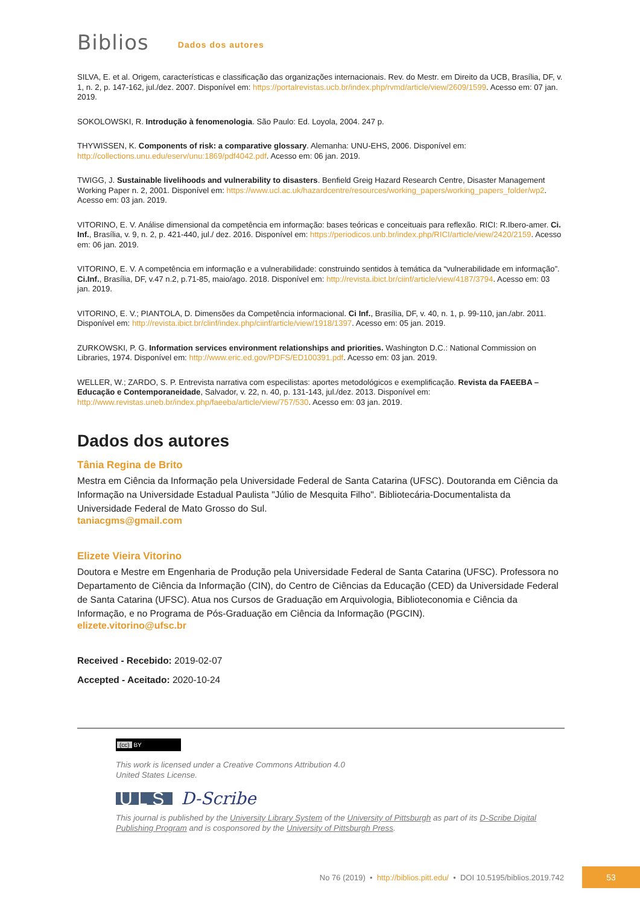Biblios
Dados dos autores
SILVA, E. et al. Origem, características e classificação das organizações internacionais. Rev. do Mestr. em Direito da UCB, Brasília, DF, v. 1, n. 2, p. 147-162, jul./dez. 2007. Disponível em: https://portalrevistas.ucb.br/index.php/rvmd/article/view/2609/1599. Acesso em: 07 jan. 2019.
SOKOLOWSKI, R. Introdução à fenomenologia. São Paulo: Ed. Loyola, 2004. 247 p.
THYWISSEN, K. Components of risk: a comparative glossary. Alemanha: UNU-EHS, 2006. Disponível em: http://collections.unu.edu/eserv/unu:1869/pdf4042.pdf. Acesso em: 06 jan. 2019.
TWIGG, J. Sustainable livelihoods and vulnerability to disasters. Benfield Greig Hazard Research Centre, Disaster Management Working Paper n. 2, 2001. Disponível em: https://www.ucl.ac.uk/hazardcentre/resources/working_papers/working_papers_folder/wp2. Acesso em: 03 jan. 2019.
VITORINO, E. V. Análise dimensional da competência em informação: bases teóricas e conceituais para reflexão. RICI: R.Ibero-amer. Ci. Inf., Brasília, v. 9, n. 2, p. 421-440, jul./ dez. 2016. Disponível em: https://periodicos.unb.br/index.php/RICI/article/view/2420/2159. Acesso em: 06 jan. 2019.
VITORINO, E. V. A competência em informação e a vulnerabilidade: construindo sentidos à temática da “vulnerabilidade em informação”. Ci.Inf., Brasília, DF, v.47 n.2, p.71-85, maio/ago. 2018. Disponível em: http://revista.ibict.br/ciinf/article/view/4187/3794. Acesso em: 03 jan. 2019.
VITORINO, E. V.; PIANTOLA, D. Dimensões da Competência informacional. Ci Inf., Brasília, DF, v. 40, n. 1, p. 99-110, jan./abr. 2011. Disponível em: http://revista.ibict.br/clinf/index.php/ciinf/article/view/1918/1397. Acesso em: 05 jan. 2019.
ZURKOWSKI, P. G. Information services environment relationships and priorities. Washington D.C.: National Commission on Libraries, 1974. Disponível em: http://www.eric.ed.gov/PDFS/ED100391.pdf. Acesso em: 03 jan. 2019.
WELLER, W.; ZARDO, S. P. Entrevista narrativa com especilistas: aportes metodológicos e exemplificação. Revista da FAEEBA – Educação e Contemporaneidade, Salvador, v. 22, n. 40, p. 131-143, jul./dez. 2013. Disponível em: http://www.revistas.uneb.br/index.php/faeeba/article/view/757/530. Acesso em: 03 jan. 2019.
Dados dos autores
Tânia Regina de Brito
Mestra em Ciência da Informação pela Universidade Federal de Santa Catarina (UFSC). Doutoranda em Ciência da Informação na Universidade Estadual Paulista "Júlio de Mesquita Filho". Bibliotecária-Documentalista da Universidade Federal de Mato Grosso do Sul.
taniacgms@gmail.com
Elizete Vieira Vitorino
Doutora e Mestre em Engenharia de Produção pela Universidade Federal de Santa Catarina (UFSC). Professora no Departamento de Ciência da Informação (CIN), do Centro de Ciências da Educação (CED) da Universidade Federal de Santa Catarina (UFSC). Atua nos Cursos de Graduação em Arquivologia, Biblioteconomia e Ciência da Informação, e no Programa de Pós-Graduação em Ciência da Informação (PGCIN).
elizete.vitorino@ufsc.br
Received - Recebido: 2019-02-07
Accepted - Aceitado: 2020-10-24
(cc) BY
This work is licensed under a Creative Commons Attribution 4.0
United States License.
ULS D-Scribe
This journal is published by the University Library System of the University of Pittsburgh as part of its D-Scribe Digital Publishing Program and is cosponsored by the University of Pittsburgh Press.
No 76 (2019) • http://biblios.pitt.edu/ • DOI 10.5195/biblios.2019.742
53